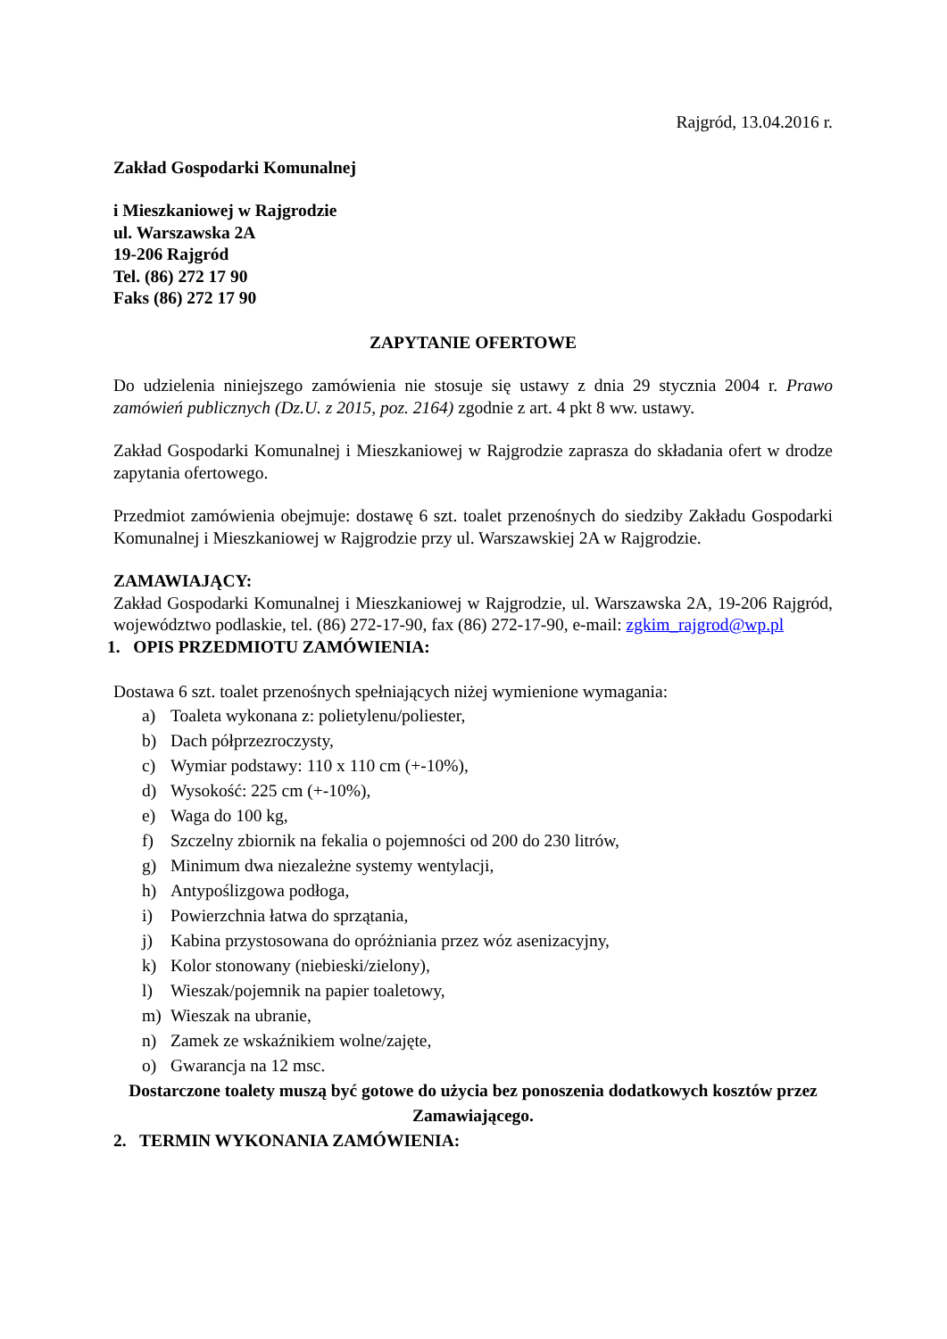Rajgród, 13.04.2016 r.
Zakład Gospodarki Komunalnej
i Mieszkaniowej w Rajgrodzie
ul. Warszawska 2A
19-206 Rajgród
Tel. (86) 272 17 90
Faks (86) 272 17 90
ZAPYTANIE OFERTOWE
Do udzielenia niniejszego zamówienia nie stosuje się ustawy z dnia 29 stycznia 2004 r. Prawo zamówień publicznych (Dz.U. z 2015, poz. 2164) zgodnie z art. 4 pkt 8 ww. ustawy.
Zakład Gospodarki Komunalnej i Mieszkaniowej w Rajgrodzie zaprasza do składania ofert w drodze zapytania ofertowego.
Przedmiot zamówienia obejmuje: dostawę 6 szt. toalet przenośnych do siedziby Zakładu Gospodarki Komunalnej i Mieszkaniowej w Rajgrodzie przy ul. Warszawskiej 2A w Rajgrodzie.
ZAMAWIAJĄCY:
Zakład Gospodarki Komunalnej i Mieszkaniowej w Rajgrodzie, ul. Warszawska 2A, 19-206 Rajgród, województwo podlaskie, tel. (86) 272-17-90, fax (86) 272-17-90, e-mail: zgkim_rajgrod@wp.pl
1. OPIS PRZEDMIOTU ZAMÓWIENIA:
Dostawa 6 szt. toalet przenośnych spełniających niżej wymienione wymagania:
a) Toaleta wykonana z: polietylenu/poliester,
b) Dach półprzezroczysty,
c) Wymiar podstawy: 110 x 110 cm (+-10%),
d) Wysokość: 225 cm (+-10%),
e) Waga do 100 kg,
f) Szczelny zbiornik na fekalia o pojemności od 200 do 230 litrów,
g) Minimum dwa niezależne systemy wentylacji,
h) Antypoślizgowa podłoga,
i) Powierzchnia łatwa do sprzątania,
j) Kabina przystosowana do opróżniania przez wóz asenizacyjny,
k) Kolor stonowany (niebieski/zielony),
l) Wieszak/pojemnik na papier toaletowy,
m) Wieszak na ubranie,
n) Zamek ze wskaźnikiem wolne/zajęte,
o) Gwarancja na 12 msc.
Dostarczone toalety muszą być gotowe do użycia bez ponoszenia dodatkowych kosztów przez Zamawiającego.
2. TERMIN WYKONANIA ZAMÓWIENIA: